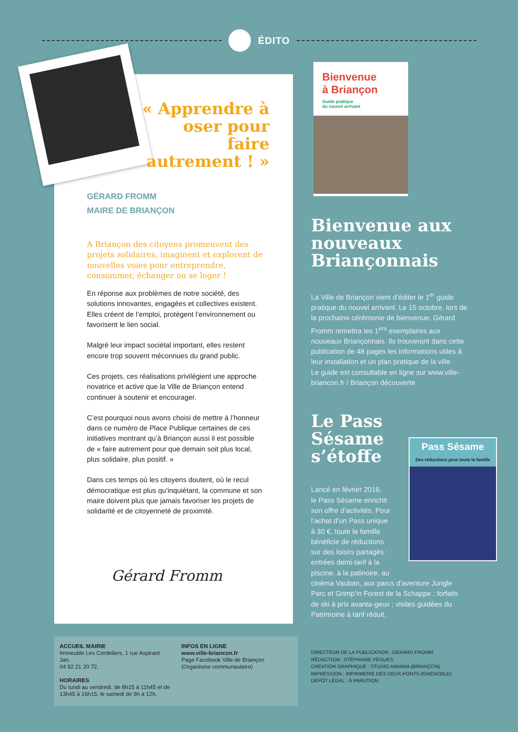ÉDITO
« Apprendre à oser pour faire autrement ! »
GÉRARD FROMM
MAIRE DE BRIANÇON
A Briançon des citoyens promeuvent des projets solidaires, imaginent et explorent de nouvelles voies pour entreprendre, consommer, échanger ou se loger !
En réponse aux problèmes de notre société, des solutions innovantes, engagées et collectives existent. Elles créent de l’emploi, protègent l’environnement ou favorisent le lien social.
Malgré leur impact sociétal important, elles restent encore trop souvent méconnues du grand public.
Ces projets, ces réalisations privilégient une approche novatrice et active que la Ville de Briançon entend continuer à soutenir et encourager.
C’est pourquoi nous avons choisi de mettre à l’honneur dans ce numéro de Place Publique certaines de ces initiatives montrant qu’à Briançon aussi il est possible de « faire autrement pour que demain soit plus local, plus solidaire, plus positif. »
Dans ces temps où les citoyens doutent, où le recul démocratique est plus qu’inquiétant, la commune et son maire doivent plus que jamais favoriser les projets de solidarité et de citoyenneté de proximité.
Gérard Fromm
Bienvenue
à Briançon
Guide pratique
du nouvel arrivant
Bienvenue aux nouveaux Briançonnais
La Ville de Briançon vient d’éditer le 1<sup>er</sup> guide pratique du nouvel arrivant. Le 15 octobre, lors de la prochaine cérémonie de bienvenue, Gérard Fromm remettra les 1<sup>ers</sup> exemplaires aux nouveaux Briançonnais. Ils trouveront dans cette publication de 48 pages les informations utiles à leur installation et un plan pratique de la ville.
Le guide est consultable en ligne sur www.ville-briancon.fr / Briançon découverte
Le Pass
Sésame
s’étoffe
Lancé en février 2016,
le Pass Sésame enrichit
son offre d’activités. Pour
l’achat d’un Pass unique
à 30 €, toute la famille
bénéficie de réductions
sur des loisirs partagés :
entrées demi-tarif à la
piscine, à la patinoire, au
cinéma Vauban, aux parcs d’aventure Jungle Parc et Grimp’in Forest de la Schappe ; forfaits de ski à prix avanta-geux ; visites guidées du Patrimoine à tarif réduit.
Pass Sésame
Des réductions pour toute la famille
ACCUEIL MAIRIE
Immeuble Les Cordeliers, 1 rue Aspirant Jan.
04 92 21 20 72.
HORAIRES
Du lundi au vendredi, de 8h15 à 11h45 et de 13h45 à 16h15, le samedi de 9h à 12h.
INFOS EN LIGNE
www.ville-briancon.fr
Page Facebook Ville de Briançon (Organisme communautaire)
DIRECTEUR DE LA PUBLICATION : GÉRARD FROMM.
RÉDACTION : STÉPHANIE PÈGUES.
CRÉATION GRAPHIQUE : STUDIO HAVANA (BRIANÇON).
IMPRESSION : IMPRIMERIE DES DEUX-PONTS (GRENOBLE).
DÉPÔT LÉGAL : À PARUTION.